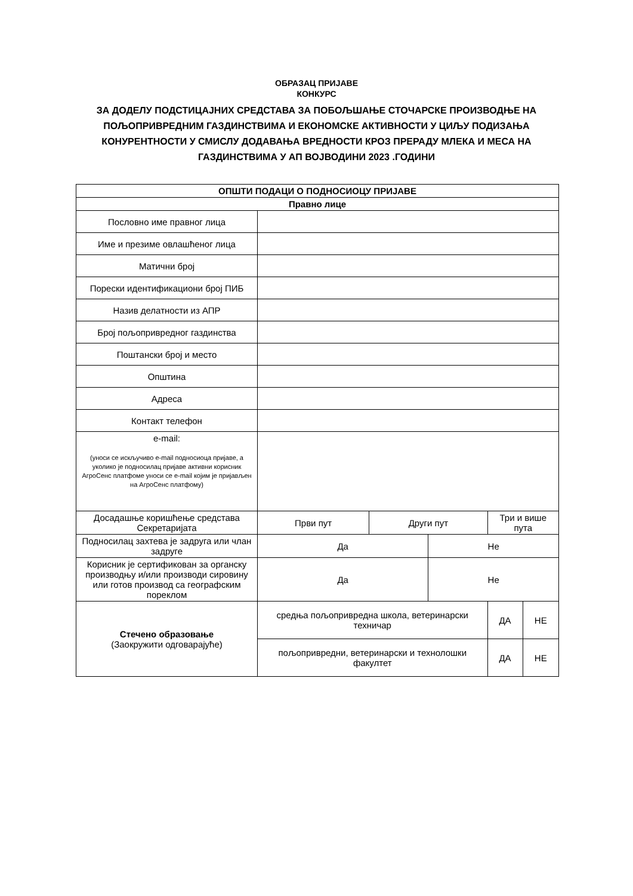ОБРАЗАЦ ПРИЈАВЕ
КОНКУРС
ЗА ДОДЕЛУ ПОДСТИЦАЈНИХ СРЕДСТАВА ЗА ПОБОЉШАЊЕ СТОЧАРСКЕ ПРОИЗВОДЊЕ НА
ПОЉОПРИВРЕДНИМ ГАЗДИНСТВИМА И ЕКОНОМСКЕ АКТИВНОСТИ У ЦИЉУ ПОДИЗАЊА
КОНУРЕНТНОСТИ У СМИСЛУ ДОДАВАЊА ВРЕДНОСТИ КРОЗ ПРЕРАДУ МЛЕКА И МЕСА НА
ГАЗДИНСТВИМА У АП ВОЈВОДИНИ 2023 .ГОДИНИ
| ОПШТИ ПОДАЦИ О ПОДНОСИОЦУ ПРИЈАВЕ | | | | | |
| --- | --- | --- | --- | --- | --- |
| Правно лице | | | | | |
| Пословно име правног лица | | | | | |
| Име и презиме овлашћеног лица | | | | | |
| Матични број | | | | | |
| Порески идентификациони број ПИБ | | | | | |
| Назив делатности из АПР | | | | | |
| Број пољопривредног газдинства | | | | | |
| Поштански број и место | | | | | |
| Општина | | | | | |
| Адреса | | | | | |
| Контакт телефон | | | | | |
| e-mail: (уноси се искључиво e-mail подносиоца пријаве, а уколико је подносилац пријаве активни корисник АгроСенс платфоме уноси се e-mail којим је пријављен на АгроСенс платфому) | | | | | |
| Досадашње коришћење средстава Секретаријата | Први пут | Други пут | | Три и више пута | |
| Подносилац захтева је задруга или члан задруге | Да | | Не | | |
| Корисник је сертификован за органску производњу и/или производи сировину или готов производ са географским пореклом | Да | | Не | | |
| Стечено образовање (Заокружити одговарајуће) | средња пољопривредна школа, ветеринарски техничар | | | ДА | НЕ |
| | пољопривредни, ветеринарски и технолошки факултет | | | ДА | НЕ |